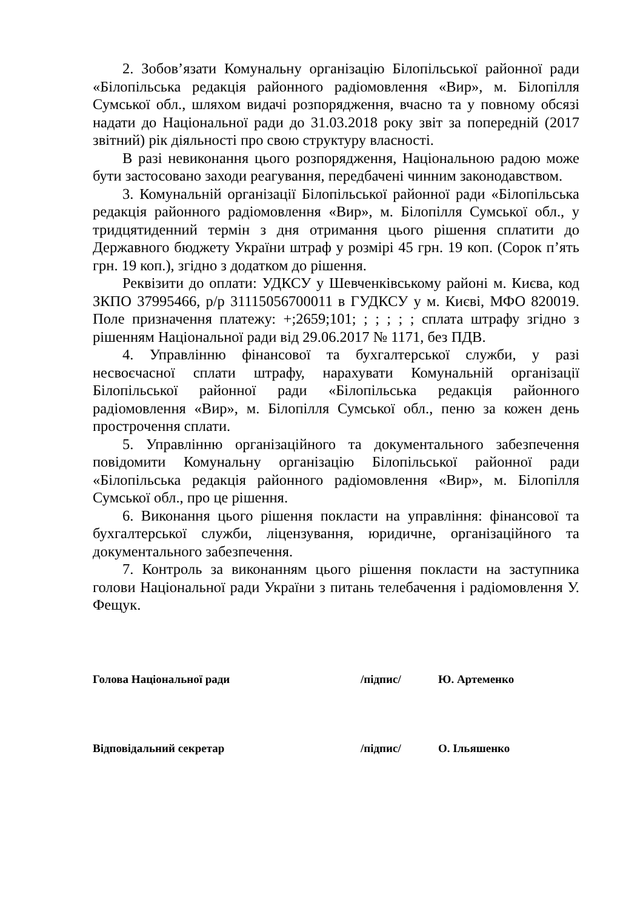2. Зобов’язати Комунальну організацію Білопільської районної ради «Білопільська редакція районного радіомовлення «Вир», м. Білопілля Сумської обл., шляхом видачі розпорядження, вчасно та у повному обсязі надати до Національної ради до 31.03.2018 року звіт за попередній (2017 звітний) рік діяльності про свою структуру власності.
В разі невиконання цього розпорядження, Національною радою може бути застосовано заходи реагування, передбачені чинним законодавством.
3. Комунальній організації Білопільської районної ради «Білопільська редакція районного радіомовлення «Вир», м. Білопілля Сумської обл., у тридцятиденний термін з дня отримання цього рішення сплатити до Державного бюджету України штраф у розмірі 45 грн. 19 коп. (Сорок п’ять грн. 19 коп.), згідно з додатком до рішення.
Реквізити до оплати: УДКСУ у Шевченківському районі м. Києва, код ЗКПО 37995466, р/р 31115056700011 в ГУДКСУ у м. Києві, МФО 820019. Поле призначення платежу: +;2659;101; ; ; ; ; ; сплата штрафу згідно з рішенням Національної ради від 29.06.2017 № 1171, без ПДВ.
4. Управлінню фінансової та бухгалтерської служби, у разі несвоєчасної сплати штрафу, нарахувати Комунальній організації Білопільської районної ради «Білопільська редакція районного радіомовлення «Вир», м. Білопілля Сумської обл., пеню за кожен день прострочення сплати.
5. Управлінню організаційного та документального забезпечення повідомити Комунальну організацію Білопільської районної ради «Білопільська редакція районного радіомовлення «Вир», м. Білопілля Сумської обл., про це рішення.
6. Виконання цього рішення покласти на управління: фінансової та бухгалтерської служби, ліцензування, юридичне, організаційного та документального забезпечення.
7. Контроль за виконанням цього рішення покласти на заступника голови Національної ради України з питань телебачення і радіомовлення У. Фещук.
Голова Національної ради /підпис/ Ю. Артеменко
Відповідальний секретар /підпис/ О. Ільяшенко